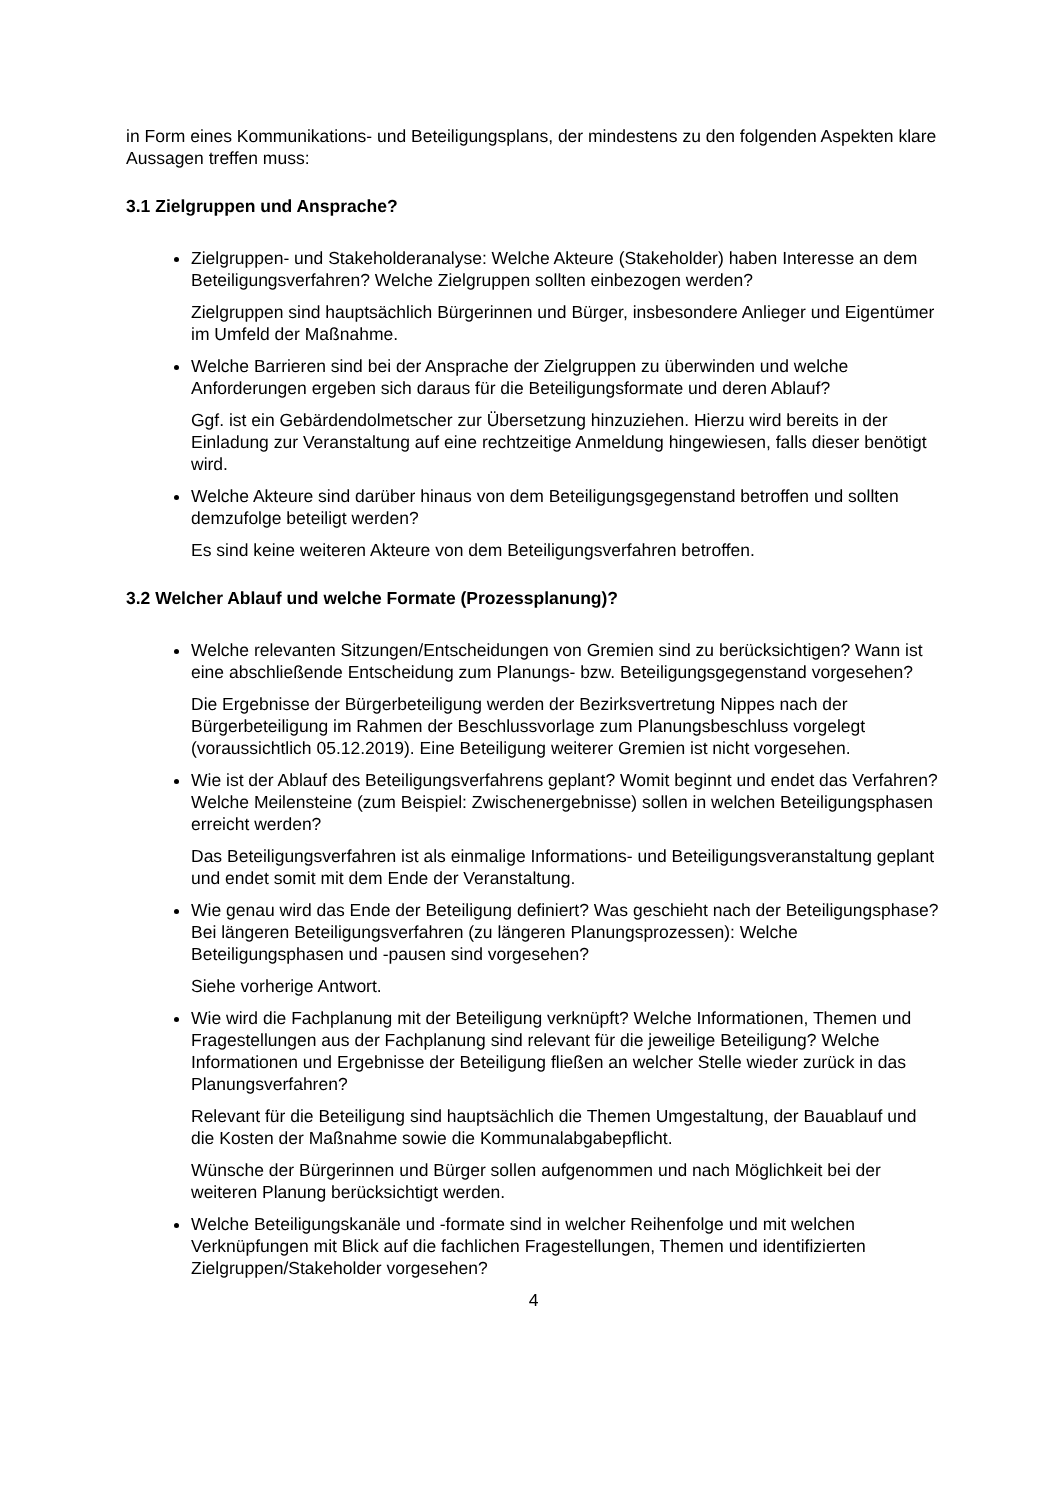in Form eines Kommunikations- und Beteiligungsplans, der mindestens zu den folgenden Aspekten klare Aussagen treffen muss:
3.1 Zielgruppen und Ansprache?
Zielgruppen- und Stakeholderanalyse: Welche Akteure (Stakeholder) haben Interesse an dem Beteiligungsverfahren? Welche Zielgruppen sollten einbezogen werden?
Zielgruppen sind hauptsächlich Bürgerinnen und Bürger, insbesondere Anlieger und Eigentümer im Umfeld der Maßnahme.
Welche Barrieren sind bei der Ansprache der Zielgruppen zu überwinden und welche Anforderungen ergeben sich daraus für die Beteiligungsformate und deren Ablauf?
Ggf. ist ein Gebärdendolmetscher zur Übersetzung hinzuziehen. Hierzu wird bereits in der Einladung zur Veranstaltung auf eine rechtzeitige Anmeldung hingewiesen, falls dieser benötigt wird.
Welche Akteure sind darüber hinaus von dem Beteiligungsgegenstand betroffen und sollten demzufolge beteiligt werden?
Es sind keine weiteren Akteure von dem Beteiligungsverfahren betroffen.
3.2 Welcher Ablauf und welche Formate (Prozessplanung)?
Welche relevanten Sitzungen/Entscheidungen von Gremien sind zu berücksichtigen? Wann ist eine abschließende Entscheidung zum Planungs- bzw. Beteiligungsgegenstand vorgesehen?
Die Ergebnisse der Bürgerbeteiligung werden der Bezirksvertretung Nippes nach der Bürgerbeteiligung im Rahmen der Beschlussvorlage zum Planungsbeschluss vorgelegt (voraussichtlich 05.12.2019). Eine Beteiligung weiterer Gremien ist nicht vorgesehen.
Wie ist der Ablauf des Beteiligungsverfahrens geplant? Womit beginnt und endet das Verfahren? Welche Meilensteine (zum Beispiel: Zwischenergebnisse) sollen in welchen Beteiligungsphasen erreicht werden?
Das Beteiligungsverfahren ist als einmalige Informations- und Beteiligungsveranstaltung geplant und endet somit mit dem Ende der Veranstaltung.
Wie genau wird das Ende der Beteiligung definiert? Was geschieht nach der Beteiligungsphase? Bei längeren Beteiligungsverfahren (zu längeren Planungsprozessen): Welche Beteiligungsphasen und -pausen sind vorgesehen?
Siehe vorherige Antwort.
Wie wird die Fachplanung mit der Beteiligung verknüpft? Welche Informationen, Themen und Fragestellungen aus der Fachplanung sind relevant für die jeweilige Beteiligung? Welche Informationen und Ergebnisse der Beteiligung fließen an welcher Stelle wieder zurück in das Planungsverfahren?
Relevant für die Beteiligung sind hauptsächlich die Themen Umgestaltung, der Bauablauf und die Kosten der Maßnahme sowie die Kommunalabgabepflicht.
Wünsche der Bürgerinnen und Bürger sollen aufgenommen und nach Möglichkeit bei der weiteren Planung berücksichtigt werden.
Welche Beteiligungskanäle und -formate sind in welcher Reihenfolge und mit welchen Verknüpfungen mit Blick auf die fachlichen Fragestellungen, Themen und identifizierten Zielgruppen/Stakeholder vorgesehen?
4